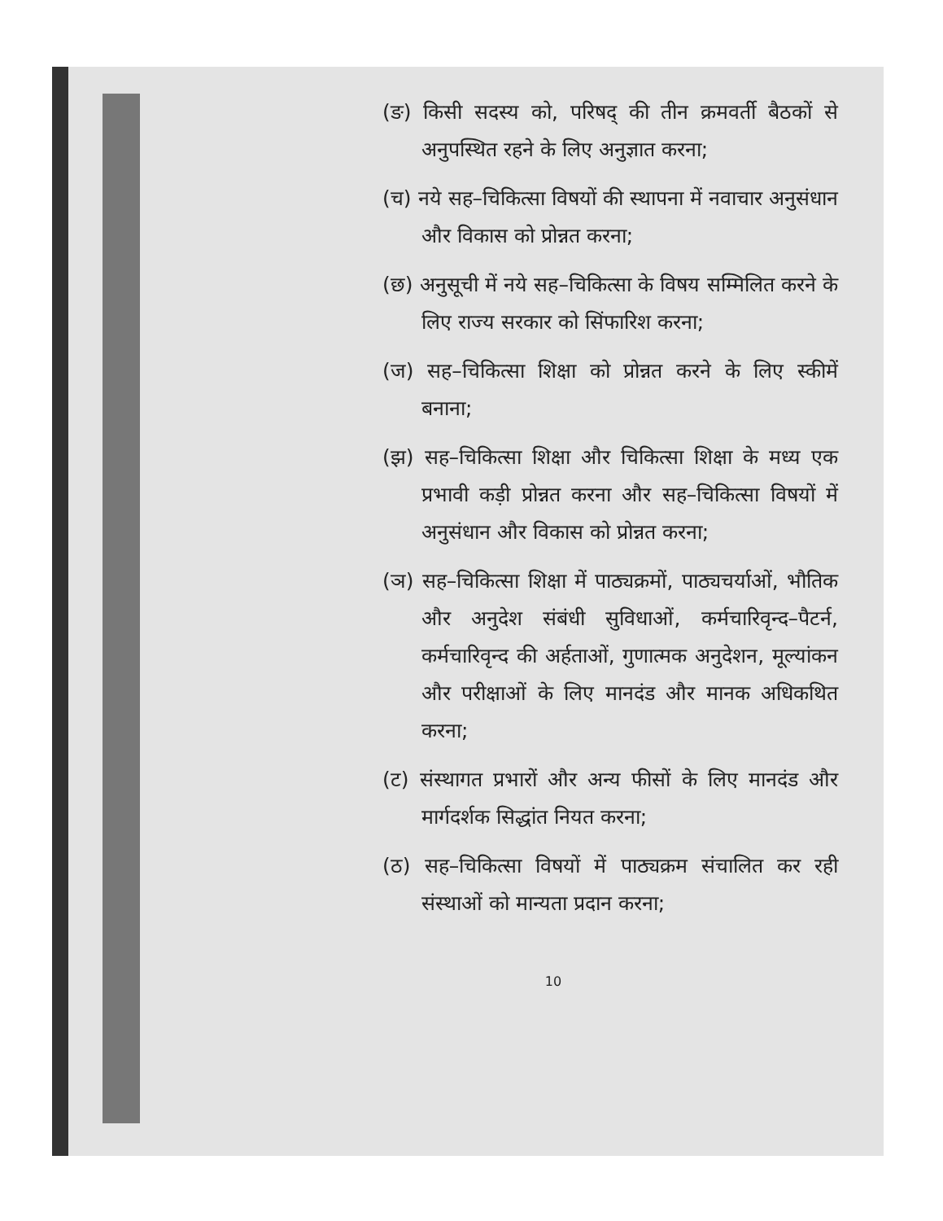(ङ) किसी सदस्य को, परिषद् की तीन क्रमवर्ती बैठकों से अनुपस्थित रहने के लिए अनुज्ञात करना;
(च) नये सह–चिकित्सा विषयों की स्थापना में नवाचार अनुसंधान और विकास को प्रोन्नत करना;
(छ) अनुसूची में नये सह–चिकित्सा के विषय सम्मिलित करने के लिए राज्य सरकार को सिंफारिश करना;
(ज) सह–चिकित्सा शिक्षा को प्रोन्नत करने के लिए स्कीमें बनाना;
(झ) सह–चिकित्सा शिक्षा और चिकित्सा शिक्षा के मध्य एक प्रभावी कड़ी प्रोन्नत करना और सह–चिकित्सा विषयों में अनुसंधान और विकास को प्रोन्नत करना;
(ञ) सह–चिकित्सा शिक्षा में पाठ्यक्रमों, पाठ्यचर्याओं, भौतिक और अनुदेश संबंधी सुविधाओं, कर्मचारिवृन्द–पैटर्न, कर्मचारिवृन्द की अर्हताओं, गुणात्मक अनुदेशन, मूल्यांकन और परीक्षाओं के लिए मानदंड और मानक अधिकथित करना;
(ट) संस्थागत प्रभारों और अन्य फीसों के लिए मानदंड और मार्गदर्शक सिद्धांत नियत करना;
(ठ) सह–चिकित्सा विषयों में पाठ्यक्रम संचालित कर रही संस्थाओं को मान्यता प्रदान करना;
10